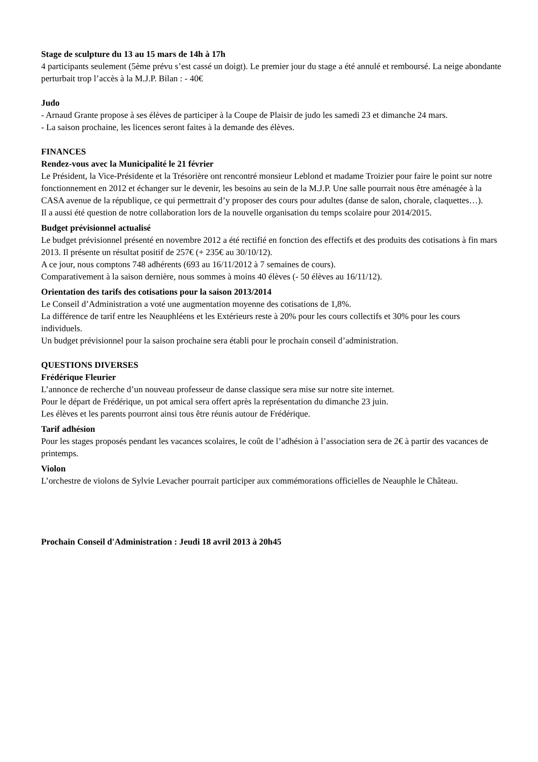Stage de sculpture du 13 au 15 mars de 14h à 17h
4 participants seulement (5ème prévu s’est cassé un doigt). Le premier jour du stage a été annulé et remboursé. La neige abondante perturbait trop l’accès à la M.J.P. Bilan : - 40€
Judo
- Arnaud Grante propose à ses élèves de participer à la Coupe de Plaisir de judo les samedi 23 et dimanche 24 mars.
- La saison prochaine, les licences seront faites à la demande des élèves.
FINANCES
Rendez-vous avec la Municipalité le 21 février
Le Président, la Vice-Présidente et la Trésorière ont rencontré monsieur Leblond et madame Troizier pour faire le point sur notre fonctionnement en 2012 et échanger sur le devenir, les besoins au sein de la M.J.P. Une salle pourrait nous être aménagée à la CASA avenue de la république, ce qui permettrait d’y proposer des cours pour adultes (danse de salon, chorale, claquettes…).
Il a aussi été question de notre collaboration lors de la nouvelle organisation du temps scolaire pour 2014/2015.
Budget prévisionnel actualisé
Le budget prévisionnel présenté en novembre 2012 a été rectifié en fonction des effectifs et des produits des cotisations à fin mars 2013. Il présente un résultat positif de 257€ (+ 235€ au 30/10/12).
A ce jour, nous comptons 748 adhérents (693 au 16/11/2012 à 7 semaines de cours).
Comparativement à la saison dernière, nous sommes à moins 40 élèves (- 50 élèves au 16/11/12).
Orientation des tarifs des cotisations pour la saison 2013/2014
Le Conseil d’Administration a voté une augmentation moyenne des cotisations de 1,8%.
La différence de tarif entre les Neauphléens et les Extérieurs reste à 20% pour les cours collectifs et 30% pour les cours individuels.
Un budget prévisionnel pour la saison prochaine sera établi pour le prochain conseil d’administration.
QUESTIONS DIVERSES
Frédérique Fleurier
L’annonce de recherche d’un nouveau professeur de danse classique sera mise sur notre site internet.
Pour le départ de Frédérique, un pot amical sera offert après la représentation du dimanche 23 juin.
Les élèves et les parents pourront ainsi tous être réunis autour de Frédérique.
Tarif adhésion
Pour les stages proposés pendant les vacances scolaires, le coût de l’adhésion à l’association sera de 2€ à partir des vacances de printemps.
Violon
L’orchestre de violons de Sylvie Levacher pourrait participer aux commémorations officielles de Neauphle le Château.
Prochain Conseil d'Administration : Jeudi 18 avril 2013 à 20h45